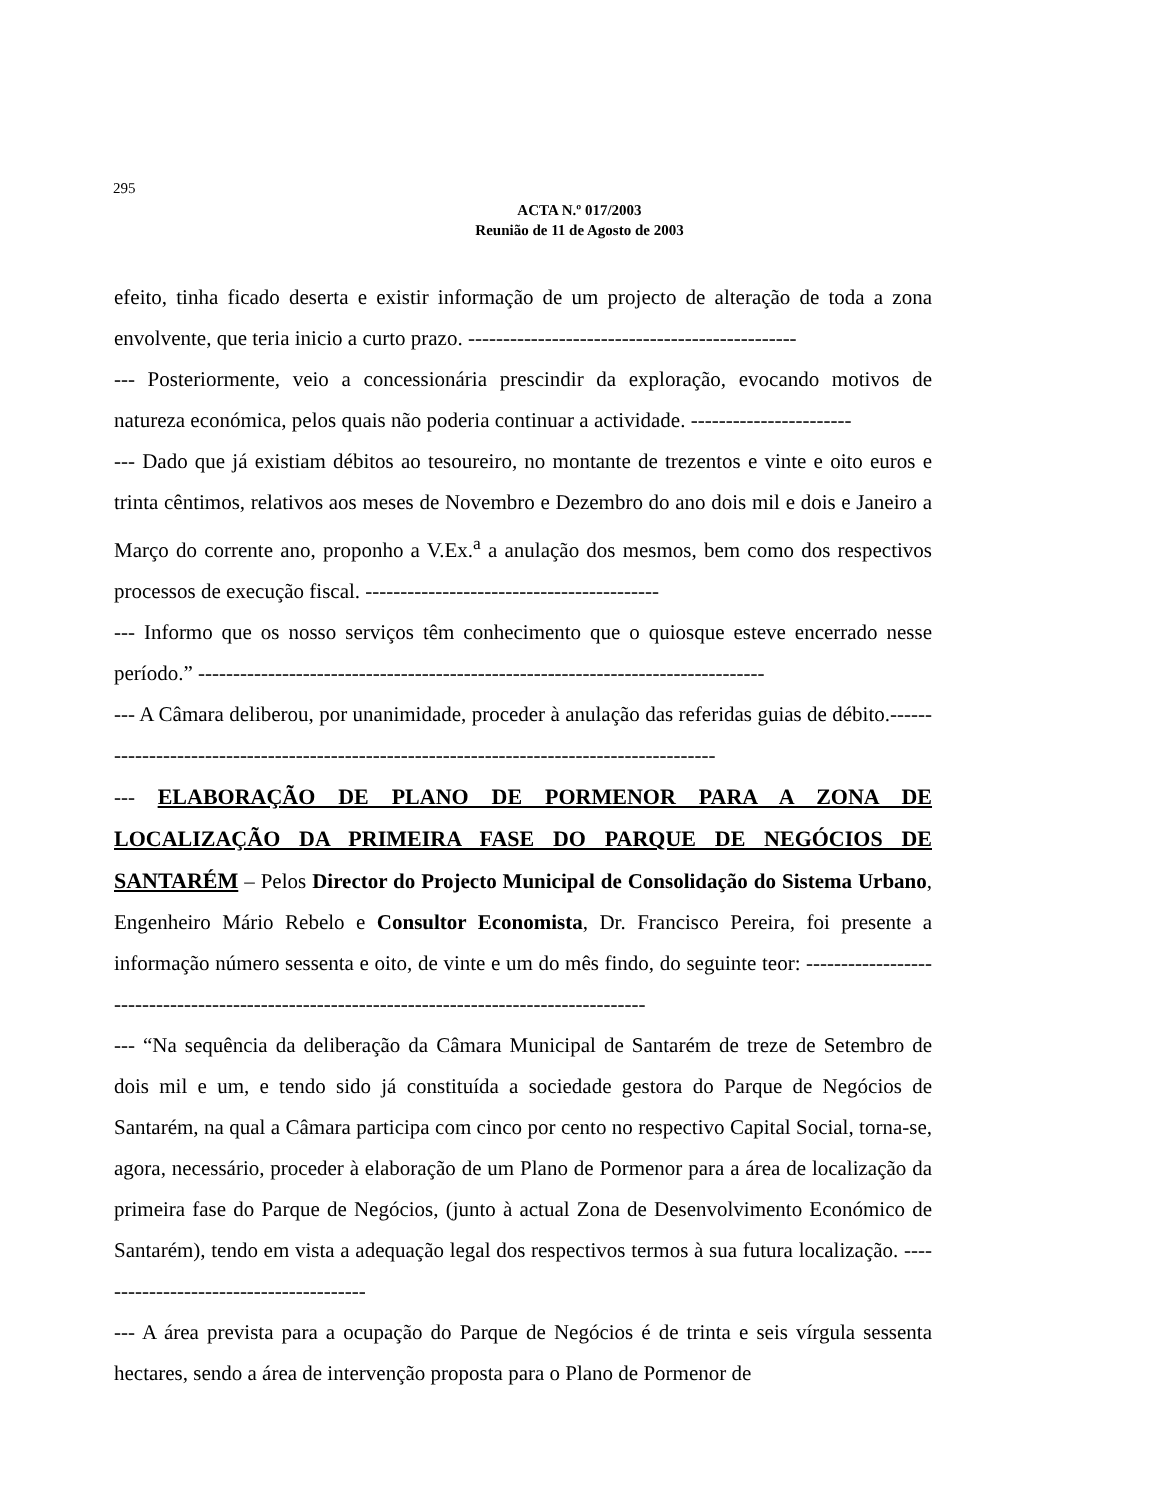295
ACTA N.º 017/2003
Reunião de 11 de Agosto de 2003
efeito, tinha ficado deserta e existir informação de um projecto de alteração de toda a zona envolvente, que teria inicio a curto prazo. -----------------------------------------------
--- Posteriormente, veio a concessionária prescindir da exploração, evocando motivos de natureza económica, pelos quais não poderia continuar a actividade. -----------------------
--- Dado que já existiam débitos ao tesoureiro, no montante de trezentos e vinte e oito euros e trinta cêntimos, relativos aos meses de Novembro e Dezembro do ano dois mil e dois e Janeiro a Março do corrente ano, proponho a V.Ex.<sup>a</sup> a anulação dos mesmos, bem como dos respectivos processos de execução fiscal. ------------------------------------------
--- Informo que os nosso serviços têm conhecimento que o quiosque esteve encerrado nesse período.” ---------------------------------------------------------------------------------
--- A Câmara deliberou, por unanimidade, proceder à anulação das referidas guias de débito.--------------------------------------------------------------------------------------------
--- ELABORAÇÃO DE PLANO DE PORMENOR PARA A ZONA DE LOCALIZAÇÃO DA PRIMEIRA FASE DO PARQUE DE NEGÓCIOS DE SANTARÉM – Pelos Director do Projecto Municipal de Consolidação do Sistema Urbano, Engenheiro Mário Rebelo e Consultor Economista, Dr. Francisco Pereira, foi presente a informação número sessenta e oito, de vinte e um do mês findo, do seguinte teor: ----------------------------------------------------------------------------------------------
--- “Na sequência da deliberação da Câmara Municipal de Santarém de treze de Setembro de dois mil e um, e tendo sido já constituída a sociedade gestora do Parque de Negócios de Santarém, na qual a Câmara participa com cinco por cento no respectivo Capital Social, torna-se, agora, necessário, proceder à elaboração de um Plano de Pormenor para a área de localização da primeira fase do Parque de Negócios, (junto à actual Zona de Desenvolvimento Económico de Santarém), tendo em vista a adequação legal dos respectivos termos à sua futura localização. ----------------------------------------
--- A área prevista para a ocupação do Parque de Negócios é de trinta e seis vírgula sessenta hectares, sendo a área de intervenção proposta para o Plano de Pormenor de